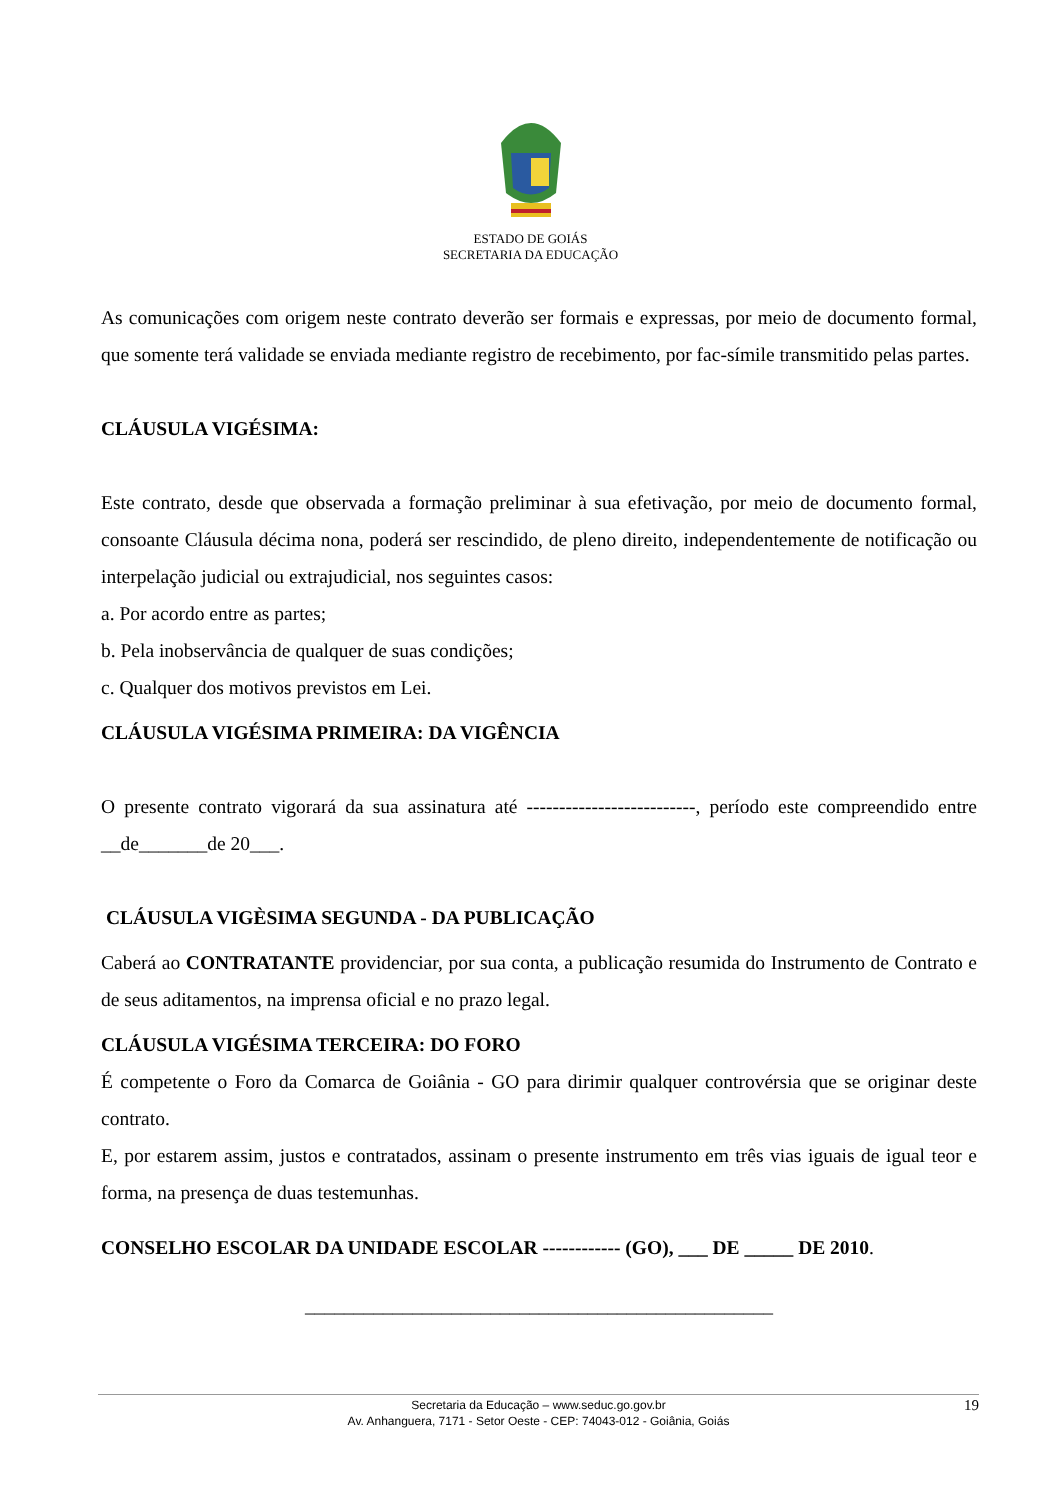ESTADO DE GOIÁS
SECRETARIA DA EDUCAÇÃO
As comunicações com origem neste contrato deverão ser formais e expressas, por meio de documento formal, que somente terá validade se enviada mediante registro de recebimento, por fac-símile transmitido pelas partes.
CLÁUSULA VIGÉSIMA:
Este contrato, desde que observada a formação preliminar à sua efetivação, por meio de documento formal, consoante Cláusula décima nona, poderá ser rescindido, de pleno direito, independentemente de notificação ou interpelação judicial ou extrajudicial, nos seguintes casos:
a. Por acordo entre as partes;
b. Pela inobservância de qualquer de suas condições;
c. Qualquer dos motivos previstos em Lei.
CLÁUSULA VIGÉSIMA PRIMEIRA: DA VIGÊNCIA
O presente contrato vigorará da sua assinatura até --------------------------, período este compreendido entre __de_______de 20___.
CLÁUSULA VIGÈSIMA SEGUNDA - DA PUBLICAÇÃO
Caberá ao CONTRATANTE providenciar, por sua conta, a publicação resumida do Instrumento de Contrato e de seus aditamentos, na imprensa oficial e no prazo legal.
CLÁUSULA VIGÉSIMA TERCEIRA: DO FORO
É competente o Foro da Comarca de Goiânia - GO para dirimir qualquer controvérsia que se originar deste contrato.
E, por estarem assim, justos e contratados, assinam o presente instrumento em três vias iguais de igual teor e forma, na presença de duas testemunhas.
CONSELHO ESCOLAR DA UNIDADE ESCOLAR ------------ (GO), ___ DE _____ DE 2010.
________________________________________________
19
Secretaria da Educação – www.seduc.go.gov.br
Av. Anhanguera, 7171 - Setor Oeste - CEP: 74043-012 - Goiânia, Goiás